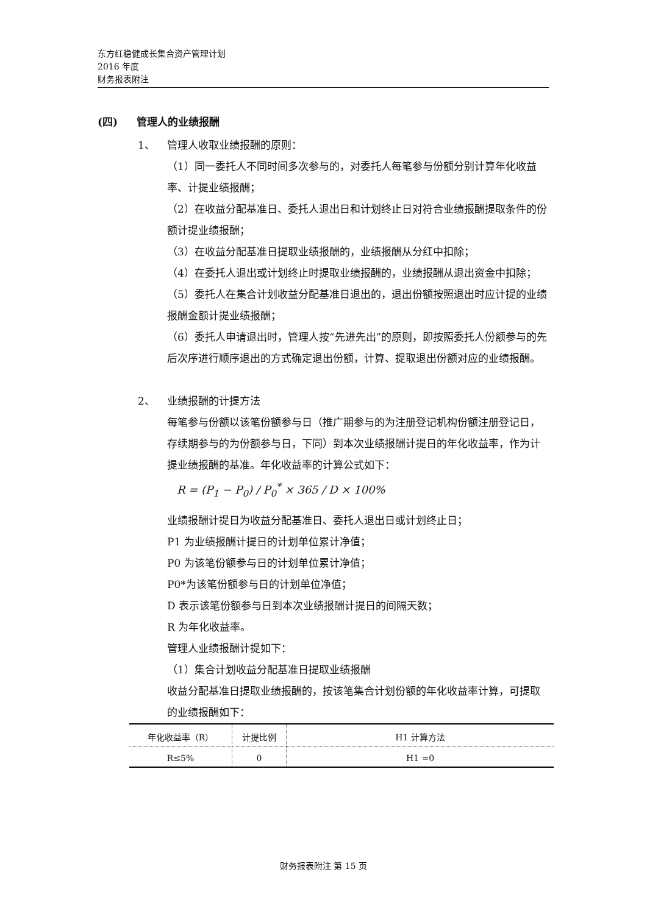东方红稳健成长集合资产管理计划
2016 年度
财务报表附注
(四) 管理人的业绩报酬
1、 管理人收取业绩报酬的原则：
（1）同一委托人不同时间多次参与的，对委托人每笔参与份额分别计算年化收益率、计提业绩报酬；
（2）在收益分配基准日、委托人退出日和计划终止日对符合业绩报酬提取条件的份额计提业绩报酬；
（3）在收益分配基准日提取业绩报酬的，业绩报酬从分红中扣除；
（4）在委托人退出或计划终止时提取业绩报酬的，业绩报酬从退出资金中扣除；
（5）委托人在集合计划收益分配基准日退出的，退出份额按照退出时应计提的业绩报酬金额计提业绩报酬；
（6）委托人申请退出时，管理人按“先进先出”的原则，即按照委托人份额参与的先后次序进行顺序退出的方式确定退出份额，计算、提取退出份额对应的业绩报酬。
2、 业绩报酬的计提方法
每笔参与份额以该笔份额参与日（推广期参与的为注册登记机构份额注册登记日，存续期参与的为份额参与日，下同）到本次业绩报酬计提日的年化收益率，作为计提业绩报酬的基准。年化收益率的计算公式如下：
R = (P<sub>1</sub> − P<sub>0</sub>) / P<sub>0</sub><sup>*</sup> × 365 / D × 100%
业绩报酬计提日为收益分配基准日、委托人退出日或计划终止日；
P1 为业绩报酬计提日的计划单位累计净值；
P0 为该笔份额参与日的计划单位累计净值；
P0*为该笔份额参与日的计划单位净值；
D 表示该笔份额参与日到本次业绩报酬计提日的间隔天数；
R 为年化收益率。
管理人业绩报酬计提如下：
（1）集合计划收益分配基准日提取业绩报酬
收益分配基准日提取业绩报酬的，按该笔集合计划份额的年化收益率计算，可提取的业绩报酬如下：
| 年化收益率（R） | 计提比例 | H1 计算方法 |
| --- | --- | --- |
| R≤5% | 0 | H1 =0 |
财务报表附注 第 15 页